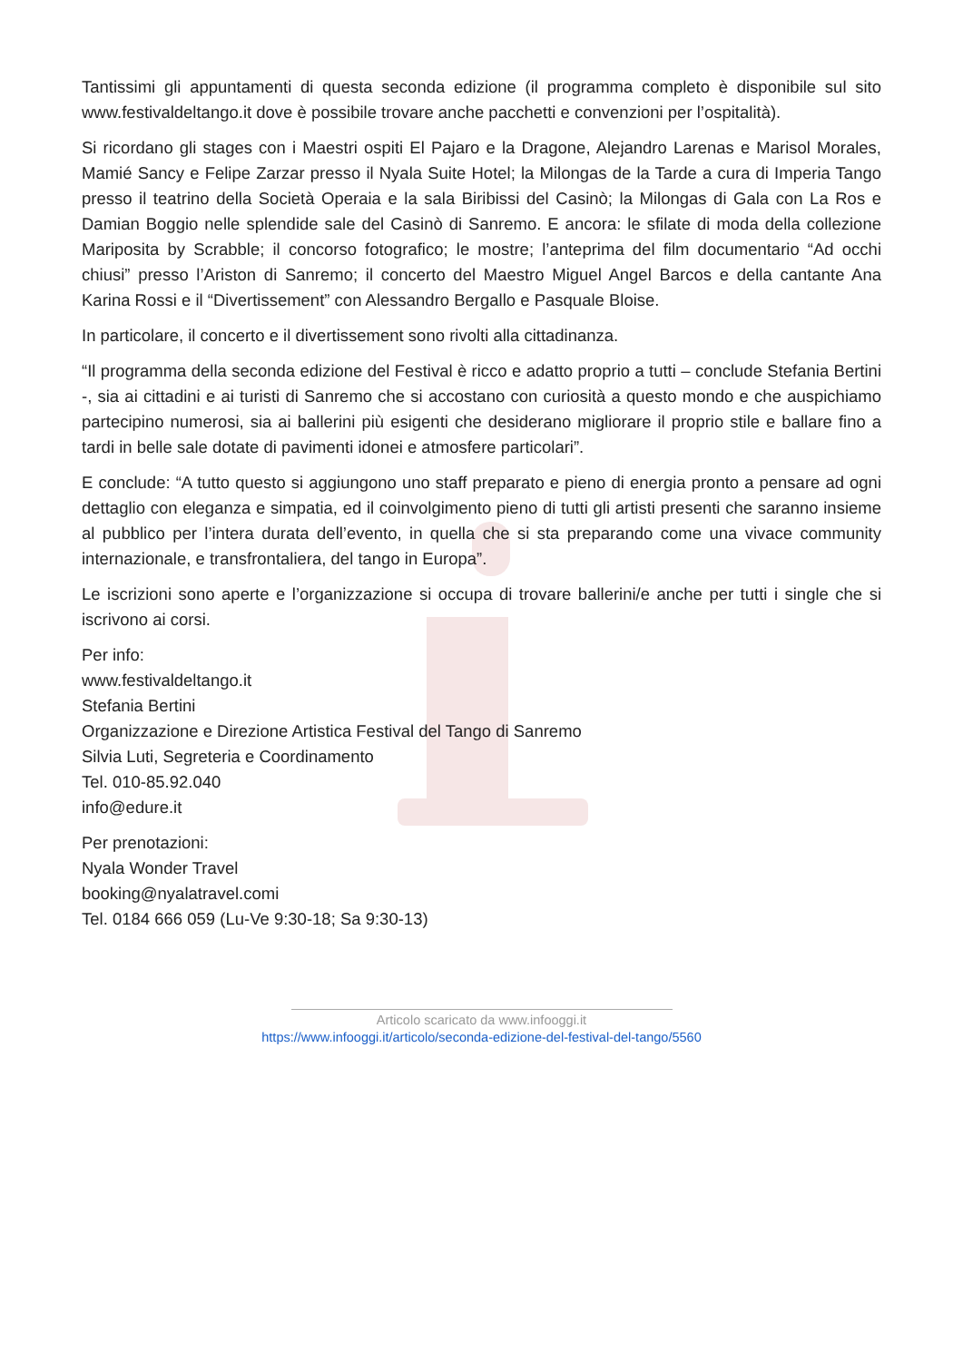Tantissimi gli appuntamenti di questa seconda edizione (il programma completo è disponibile sul sito www.festivaldeltango.it dove è possibile trovare anche pacchetti e convenzioni per l’ospitalità).
Si ricordano gli stages con i Maestri ospiti El Pajaro e la Dragone, Alejandro Larenas e Marisol Morales, Mamié Sancy e Felipe Zarzar presso il Nyala Suite Hotel; la Milongas de la Tarde a cura di Imperia Tango presso il teatrino della Società Operaia e la sala Biribissi del Casinò; la Milongas di Gala con La Ros e Damian Boggio nelle splendide sale del Casinò di Sanremo. E ancora: le sfilate di moda della collezione Mariposita by Scrabble; il concorso fotografico; le mostre; l’anteprima del film documentario “Ad occhi chiusi” presso l’Ariston di Sanremo; il concerto del Maestro Miguel Angel Barcos e della cantante Ana Karina Rossi e il “Divertissement” con Alessandro Bergallo e Pasquale Bloise.
In particolare, il concerto e il divertissement sono rivolti alla cittadinanza.
“Il programma della seconda edizione del Festival è ricco e adatto proprio a tutti – conclude Stefania Bertini -, sia ai cittadini e ai turisti di Sanremo che si accostano con curiosità a questo mondo e che auspichiamo partecipino numerosi, sia ai ballerini più esigenti che desiderano migliorare il proprio stile e ballare fino a tardi in belle sale dotate di pavimenti idonei e atmosfere particolari”.
E conclude: “A tutto questo si aggiungono uno staff preparato e pieno di energia pronto a pensare ad ogni dettaglio con eleganza e simpatia, ed il coinvolgimento pieno di tutti gli artisti presenti che saranno insieme al pubblico per l’intera durata dell’evento, in quella che si sta preparando come una vivace community internazionale, e transfrontaliera, del tango in Europa”.
Le iscrizioni sono aperte e l’organizzazione si occupa di trovare ballerini/e anche per tutti i single che si iscrivono ai corsi.
Per info:
www.festivaldeltango.it
Stefania Bertini
Organizzazione e Direzione Artistica Festival del Tango di Sanremo
Silvia Luti, Segreteria e Coordinamento
Tel. 010-85.92.040
info@edure.it
Per prenotazioni:
Nyala Wonder Travel
booking@nyalatravel.comi
Tel. 0184 666 059 (Lu-Ve 9:30-18; Sa 9:30-13)
Articolo scaricato da www.infooggi.it
https://www.infooggi.it/articolo/seconda-edizione-del-festival-del-tango/5560